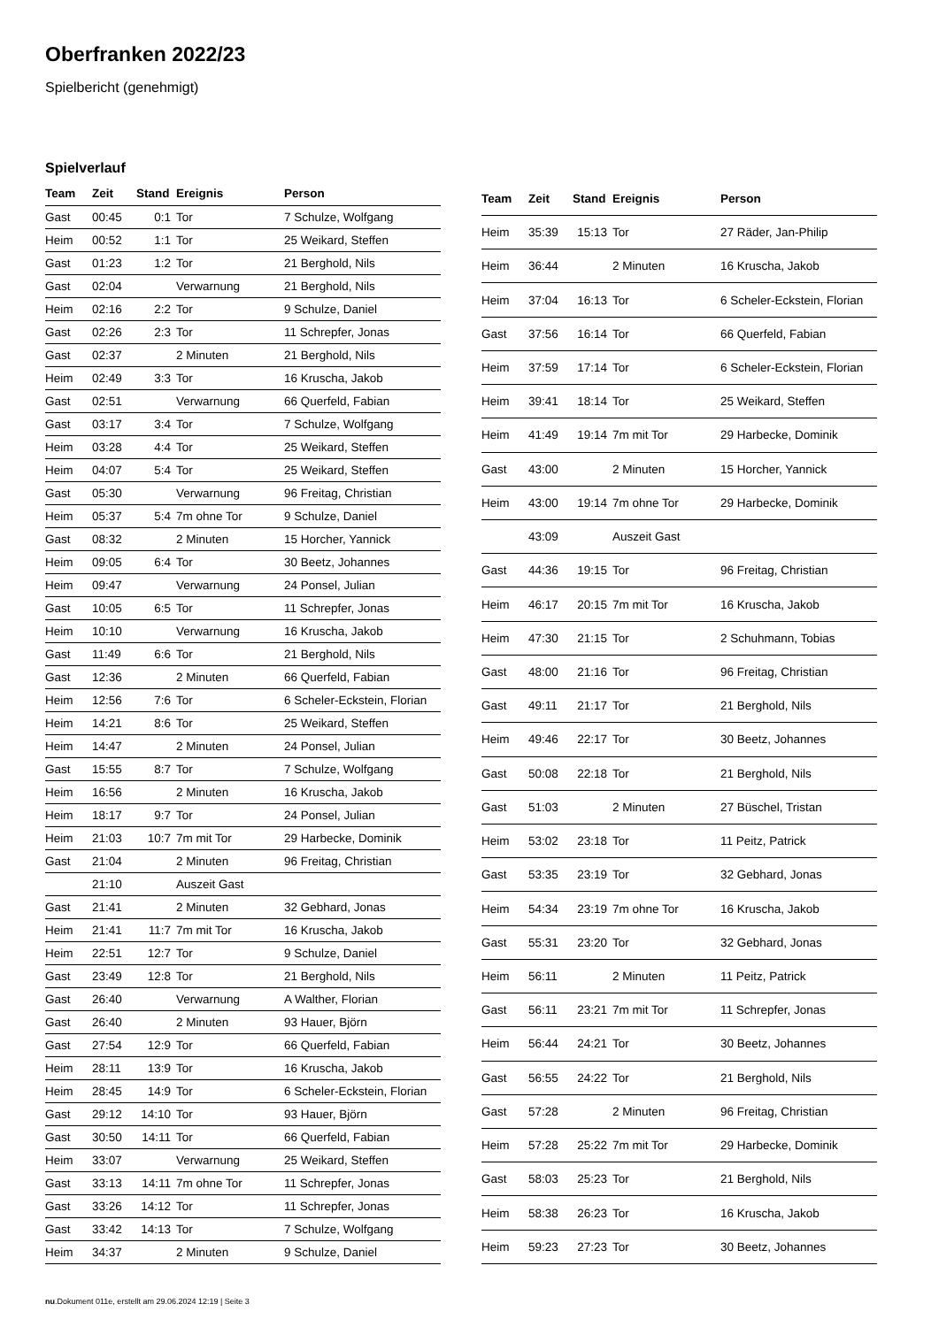Oberfranken 2022/23
Spielbericht (genehmigt)
Spielverlauf
| Team | Zeit | Stand | Ereignis | Person |
| --- | --- | --- | --- | --- |
| Gast | 00:45 | 0:1 | Tor | 7 Schulze, Wolfgang |
| Heim | 00:52 | 1:1 | Tor | 25 Weikard, Steffen |
| Gast | 01:23 | 1:2 | Tor | 21 Berghold, Nils |
| Gast | 02:04 | | Verwarnung | 21 Berghold, Nils |
| Heim | 02:16 | 2:2 | Tor | 9 Schulze, Daniel |
| Gast | 02:26 | 2:3 | Tor | 11 Schrepfer, Jonas |
| Gast | 02:37 | | 2 Minuten | 21 Berghold, Nils |
| Heim | 02:49 | 3:3 | Tor | 16 Kruscha, Jakob |
| Gast | 02:51 | | Verwarnung | 66 Querfeld, Fabian |
| Gast | 03:17 | 3:4 | Tor | 7 Schulze, Wolfgang |
| Heim | 03:28 | 4:4 | Tor | 25 Weikard, Steffen |
| Heim | 04:07 | 5:4 | Tor | 25 Weikard, Steffen |
| Gast | 05:30 | | Verwarnung | 96 Freitag, Christian |
| Heim | 05:37 | 5:4 | 7m ohne Tor | 9 Schulze, Daniel |
| Gast | 08:32 | | 2 Minuten | 15 Horcher, Yannick |
| Heim | 09:05 | 6:4 | Tor | 30 Beetz, Johannes |
| Heim | 09:47 | | Verwarnung | 24 Ponsel, Julian |
| Gast | 10:05 | 6:5 | Tor | 11 Schrepfer, Jonas |
| Heim | 10:10 | | Verwarnung | 16 Kruscha, Jakob |
| Gast | 11:49 | 6:6 | Tor | 21 Berghold, Nils |
| Gast | 12:36 | | 2 Minuten | 66 Querfeld, Fabian |
| Heim | 12:56 | 7:6 | Tor | 6 Scheler-Eckstein, Florian |
| Heim | 14:21 | 8:6 | Tor | 25 Weikard, Steffen |
| Heim | 14:47 | | 2 Minuten | 24 Ponsel, Julian |
| Gast | 15:55 | 8:7 | Tor | 7 Schulze, Wolfgang |
| Heim | 16:56 | | 2 Minuten | 16 Kruscha, Jakob |
| Heim | 18:17 | 9:7 | Tor | 24 Ponsel, Julian |
| Heim | 21:03 | 10:7 | 7m mit Tor | 29 Harbecke, Dominik |
| Gast | 21:04 | | 2 Minuten | 96 Freitag, Christian |
| | 21:10 | | Auszeit Gast | |
| Gast | 21:41 | | 2 Minuten | 32 Gebhard, Jonas |
| Heim | 21:41 | 11:7 | 7m mit Tor | 16 Kruscha, Jakob |
| Heim | 22:51 | 12:7 | Tor | 9 Schulze, Daniel |
| Gast | 23:49 | 12:8 | Tor | 21 Berghold, Nils |
| Gast | 26:40 | | Verwarnung | A Walther, Florian |
| Gast | 26:40 | | 2 Minuten | 93 Hauer, Björn |
| Gast | 27:54 | 12:9 | Tor | 66 Querfeld, Fabian |
| Heim | 28:11 | 13:9 | Tor | 16 Kruscha, Jakob |
| Heim | 28:45 | 14:9 | Tor | 6 Scheler-Eckstein, Florian |
| Gast | 29:12 | 14:10 | Tor | 93 Hauer, Björn |
| Gast | 30:50 | 14:11 | Tor | 66 Querfeld, Fabian |
| Heim | 33:07 | | Verwarnung | 25 Weikard, Steffen |
| Gast | 33:13 | 14:11 | 7m ohne Tor | 11 Schrepfer, Jonas |
| Gast | 33:26 | 14:12 | Tor | 11 Schrepfer, Jonas |
| Gast | 33:42 | 14:13 | Tor | 7 Schulze, Wolfgang |
| Heim | 34:37 | | 2 Minuten | 9 Schulze, Daniel |
| Team | Zeit | Stand | Ereignis | Person |
| --- | --- | --- | --- | --- |
| Heim | 35:39 | 15:13 | Tor | 27 Räder, Jan-Philip |
| Heim | 36:44 | | 2 Minuten | 16 Kruscha, Jakob |
| Heim | 37:04 | 16:13 | Tor | 6 Scheler-Eckstein, Florian |
| Gast | 37:56 | 16:14 | Tor | 66 Querfeld, Fabian |
| Heim | 37:59 | 17:14 | Tor | 6 Scheler-Eckstein, Florian |
| Heim | 39:41 | 18:14 | Tor | 25 Weikard, Steffen |
| Heim | 41:49 | 19:14 | 7m mit Tor | 29 Harbecke, Dominik |
| Gast | 43:00 | | 2 Minuten | 15 Horcher, Yannick |
| Heim | 43:00 | 19:14 | 7m ohne Tor | 29 Harbecke, Dominik |
| | 43:09 | | Auszeit Gast | |
| Gast | 44:36 | 19:15 | Tor | 96 Freitag, Christian |
| Heim | 46:17 | 20:15 | 7m mit Tor | 16 Kruscha, Jakob |
| Heim | 47:30 | 21:15 | Tor | 2 Schuhmann, Tobias |
| Gast | 48:00 | 21:16 | Tor | 96 Freitag, Christian |
| Gast | 49:11 | 21:17 | Tor | 21 Berghold, Nils |
| Heim | 49:46 | 22:17 | Tor | 30 Beetz, Johannes |
| Gast | 50:08 | 22:18 | Tor | 21 Berghold, Nils |
| Gast | 51:03 | | 2 Minuten | 27 Büschel, Tristan |
| Heim | 53:02 | 23:18 | Tor | 11 Peitz, Patrick |
| Gast | 53:35 | 23:19 | Tor | 32 Gebhard, Jonas |
| Heim | 54:34 | 23:19 | 7m ohne Tor | 16 Kruscha, Jakob |
| Gast | 55:31 | 23:20 | Tor | 32 Gebhard, Jonas |
| Heim | 56:11 | | 2 Minuten | 11 Peitz, Patrick |
| Gast | 56:11 | 23:21 | 7m mit Tor | 11 Schrepfer, Jonas |
| Heim | 56:44 | 24:21 | Tor | 30 Beetz, Johannes |
| Gast | 56:55 | 24:22 | Tor | 21 Berghold, Nils |
| Gast | 57:28 | | 2 Minuten | 96 Freitag, Christian |
| Heim | 57:28 | 25:22 | 7m mit Tor | 29 Harbecke, Dominik |
| Gast | 58:03 | 25:23 | Tor | 21 Berghold, Nils |
| Heim | 58:38 | 26:23 | Tor | 16 Kruscha, Jakob |
| Heim | 59:23 | 27:23 | Tor | 30 Beetz, Johannes |
nu.Dokument 011e, erstellt am 29.06.2024 12:19 | Seite 3